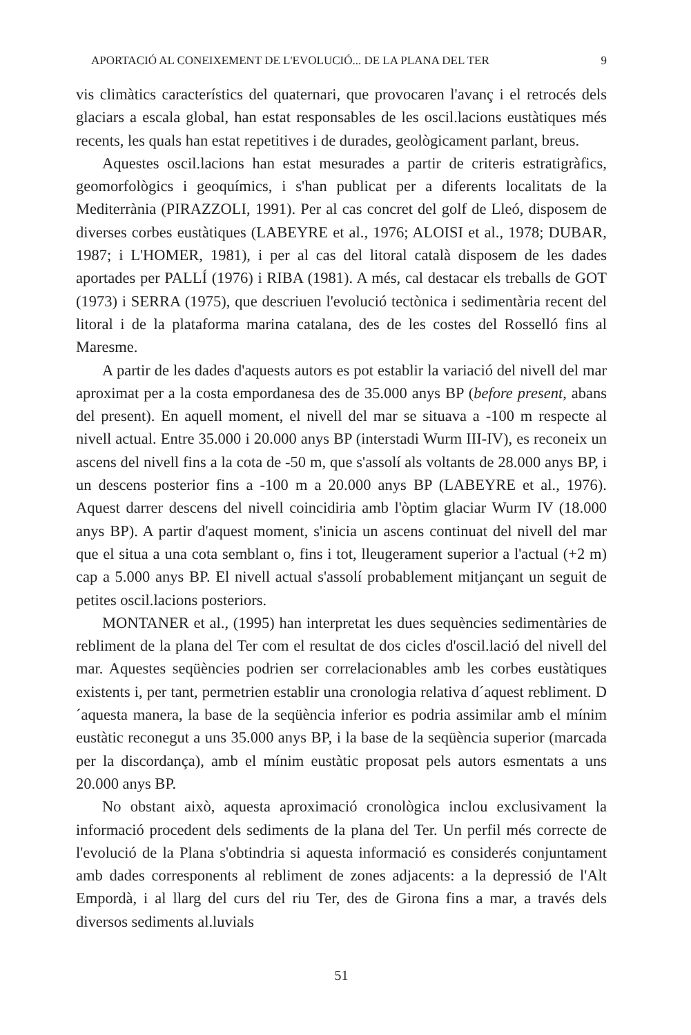APORTACIÓ AL CONEIXEMENT DE L'EVOLUCIÓ... DE LA PLANA DEL TER 9
vis climàtics característics del quaternari, que provocaren l'avanç i el retrocés dels glaciars a escala global, han estat responsables de les oscil.lacions eustàtiques més recents, les quals han estat repetitives i de durades, geològicament parlant, breus.
Aquestes oscil.lacions han estat mesurades a partir de criteris estratigràfics, geomorfològics i geoquímics, i s'han publicat per a diferents localitats de la Mediterrània (PIRAZZOLI, 1991). Per al cas concret del golf de Lleó, disposem de diverses corbes eustàtiques (LABEYRE et al., 1976; ALOISI et al., 1978; DUBAR, 1987; i L'HOMER, 1981), i per al cas del litoral català disposem de les dades aportades per PALLÍ (1976) i RIBA (1981). A més, cal destacar els treballs de GOT (1973) i SERRA (1975), que descriuen l'evolució tectònica i sedimentària recent del litoral i de la plataforma marina catalana, des de les costes del Rosselló fins al Maresme.
A partir de les dades d'aquests autors es pot establir la variació del nivell del mar aproximat per a la costa empordanesa des de 35.000 anys BP (before present, abans del present). En aquell moment, el nivell del mar se situava a -100 m respecte al nivell actual. Entre 35.000 i 20.000 anys BP (interstadi Wurm III-IV), es reconeix un ascens del nivell fins a la cota de -50 m, que s'assolí als voltants de 28.000 anys BP, i un descens posterior fins a -100 m a 20.000 anys BP (LABEYRE et al., 1976). Aquest darrer descens del nivell coincidiria amb l'òptim glaciar Wurm IV (18.000 anys BP). A partir d'aquest moment, s'inicia un ascens continuat del nivell del mar que el situa a una cota semblant o, fins i tot, lleugerament superior a l'actual (+2 m) cap a 5.000 anys BP. El nivell actual s'assolí probablement mitjançant un seguit de petites oscil.lacions posteriors.
MONTANER et al., (1995) han interpretat les dues sequències sedimentàries de rebliment de la plana del Ter com el resultat de dos cicles d'oscil.lació del nivell del mar. Aquestes seqüències podrien ser correlacionables amb les corbes eustàtiques existents i, per tant, permetrien establir una cronologia relativa d´aquest rebliment. D´aquesta manera, la base de la seqüència inferior es podria assimilar amb el mínim eustàtic reconegut a uns 35.000 anys BP, i la base de la seqüència superior (marcada per la discordança), amb el mínim eustàtic proposat pels autors esmentats a uns 20.000 anys BP.
No obstant això, aquesta aproximació cronològica inclou exclusivament la informació procedent dels sediments de la plana del Ter. Un perfil més correcte de l'evolució de la Plana s'obtindria si aquesta informació es considerés conjuntament amb dades corresponents al rebliment de zones adjacents: a la depressió de l'Alt Empordà, i al llarg del curs del riu Ter, des de Girona fins a mar, a través dels diversos sediments al.luvials
51